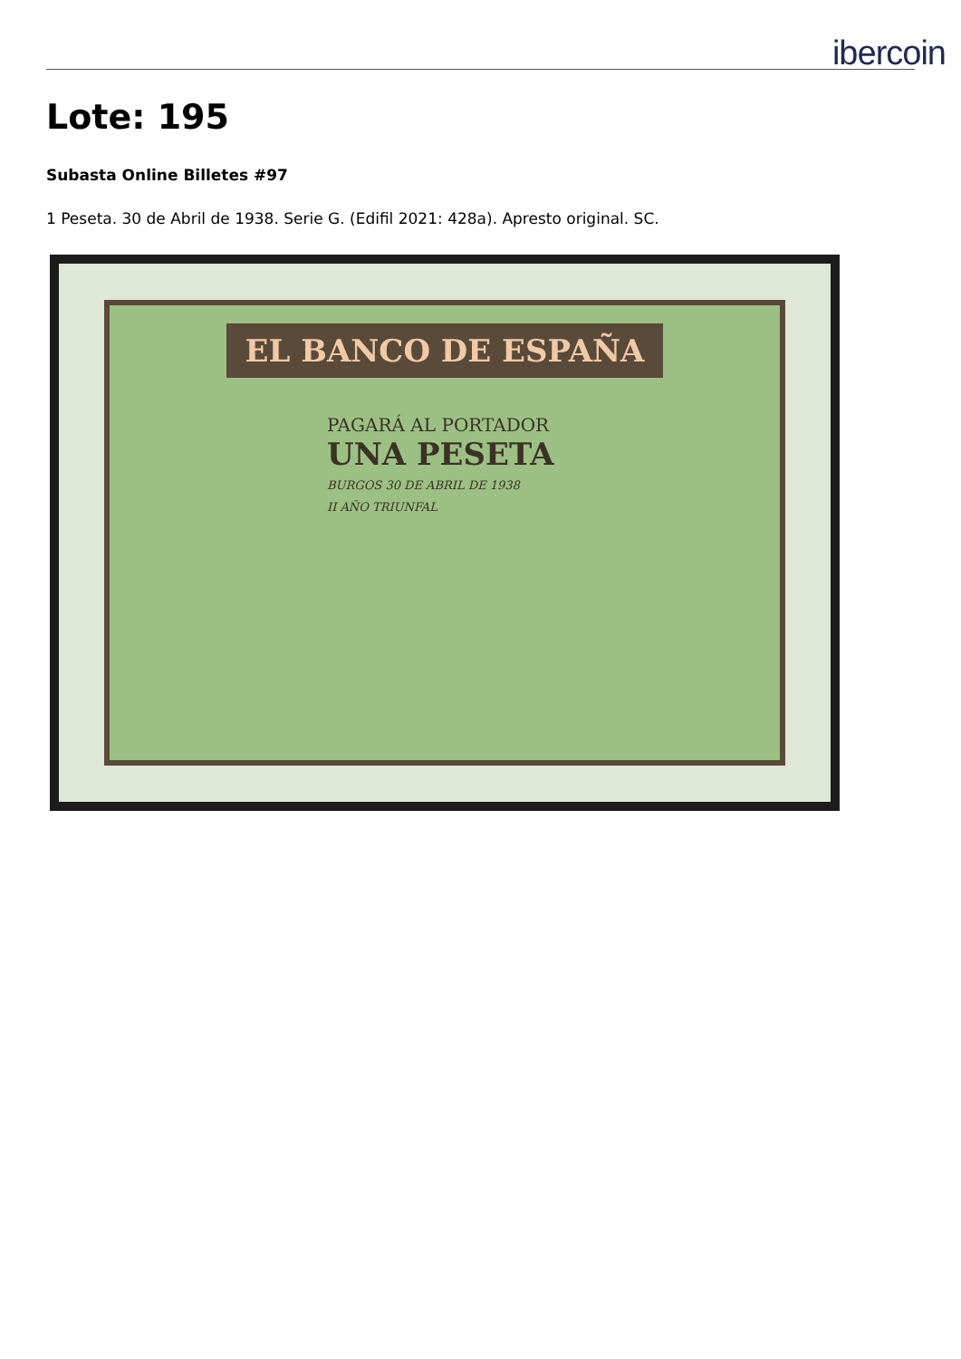ibercoin
Lote: 195
Subasta Online Billetes #97
1 Peseta. 30 de Abril de 1938. Serie G. (Edifil 2021: 428a). Apresto original. SC.
EL BANCO DE ESPAÑA
PAGARÁ AL PORTADOR
UNA PESETA
BURGOS 30 DE ABRIL DE 1938
II AÑO TRIUNFAL